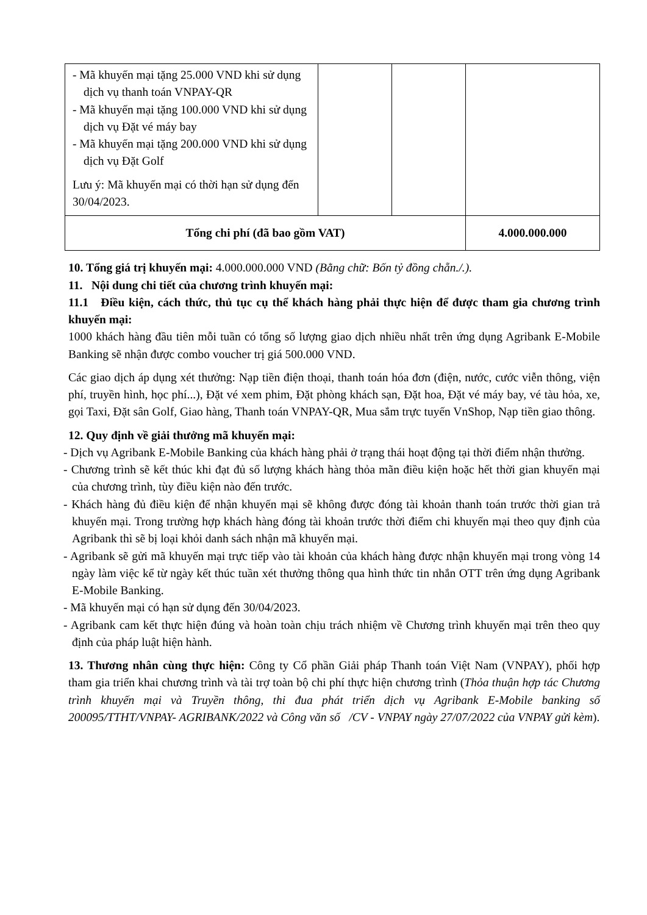| - Mã khuyến mại tặng 25.000 VND khi sử dụng dịch vụ thanh toán VNPAY-QR - Mã khuyến mại tặng 100.000 VND khi sử dụng dịch vụ Đặt vé máy bay - Mã khuyến mại tặng 200.000 VND khi sử dụng dịch vụ Đặt Golf Lưu ý: Mã khuyến mại có thời hạn sử dụng đến 30/04/2023. | | | |
| Tổng chi phí (đã bao gồm VAT) | | | 4.000.000.000 |
10. Tổng giá trị khuyến mại: 4.000.000.000 VND (Bằng chữ: Bốn tỷ đồng chẵn./.).
11. Nội dung chi tiết của chương trình khuyến mại:
11.1 Điều kiện, cách thức, thủ tục cụ thể khách hàng phải thực hiện để được tham gia chương trình khuyến mại:
1000 khách hàng đầu tiên mỗi tuần có tổng số lượng giao dịch nhiều nhất trên ứng dụng Agribank E-Mobile Banking sẽ nhận được combo voucher trị giá 500.000 VND.
Các giao dịch áp dụng xét thưởng: Nạp tiền điện thoại, thanh toán hóa đơn (điện, nước, cước viễn thông, viện phí, truyền hình, học phí...), Đặt vé xem phim, Đặt phòng khách sạn, Đặt hoa, Đặt vé máy bay, vé tàu hỏa, xe, gọi Taxi, Đặt sân Golf, Giao hàng, Thanh toán VNPAY-QR, Mua sắm trực tuyến VnShop, Nạp tiền giao thông.
12. Quy định về giải thưởng mã khuyến mại:
- Dịch vụ Agribank E-Mobile Banking của khách hàng phải ở trạng thái hoạt động tại thời điểm nhận thưởng.
- Chương trình sẽ kết thúc khi đạt đủ số lượng khách hàng thỏa mãn điều kiện hoặc hết thời gian khuyến mại của chương trình, tùy điều kiện nào đến trước.
- Khách hàng đủ điều kiện để nhận khuyến mại sẽ không được đóng tài khoản thanh toán trước thời gian trả khuyến mại. Trong trường hợp khách hàng đóng tài khoản trước thời điểm chi khuyến mại theo quy định của Agribank thì sẽ bị loại khỏi danh sách nhận mã khuyến mại.
- Agribank sẽ gửi mã khuyến mại trực tiếp vào tài khoản của khách hàng được nhận khuyến mại trong vòng 14 ngày làm việc kể từ ngày kết thúc tuần xét thưởng thông qua hình thức tin nhắn OTT trên ứng dụng Agribank E-Mobile Banking.
- Mã khuyến mại có hạn sử dụng đến 30/04/2023.
- Agribank cam kết thực hiện đúng và hoàn toàn chịu trách nhiệm về Chương trình khuyến mại trên theo quy định của pháp luật hiện hành.
13. Thương nhân cùng thực hiện: Công ty Cổ phần Giải pháp Thanh toán Việt Nam (VNPAY), phối hợp tham gia triển khai chương trình và tài trợ toàn bộ chi phí thực hiện chương trình (Thỏa thuận hợp tác Chương trình khuyến mại và Truyền thông, thi đua phát triển dịch vụ Agribank E-Mobile banking số 200095/TTHT/VNPAY- AGRIBANK/2022 và Công văn số /CV - VNPAY ngày 27/07/2022 của VNPAY gửi kèm).